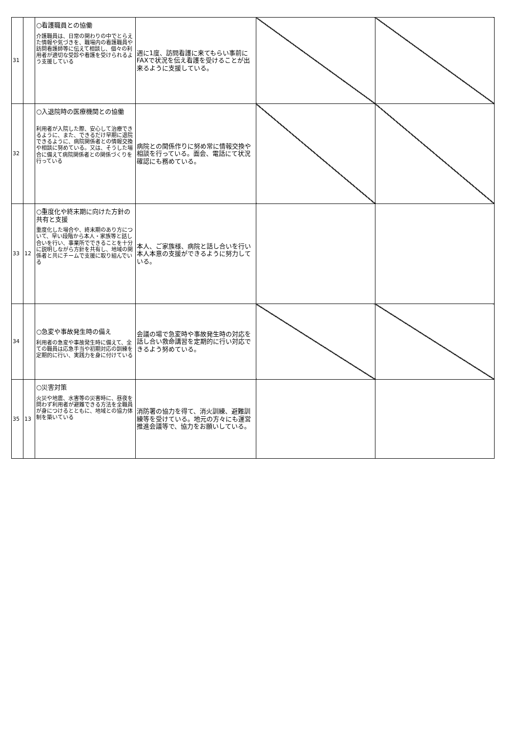| 31 | | ○看護職員との協働 介護職員は、日常の関わりの中でとらえた情報や気づきを、職場内の看護職員や訪問看護師等に伝えて相談し、個々の利用者が適切な受診や看護を受けられるよう支援している | 週に1度、訪問看護に来てもらい事前にFAXで状況を伝え看護を受けることが出来るように支援している。 | | |
| 32 | | ○入退院時の医療機関との協働 利用者が入院した際、安心して治療できるように、また、できるだけ早期に退院できるように、病院関係者との情報交換や相談に努めている。又は、そうした場合に備えて病院関係者との関係づくりを行っている | 病院との関係作りに努め常に情報交換や相談を行っている。面会、電話にて状況確認にも務めている。 | | |
| 33 | 12 | ○重度化や終末期に向けた方針の共有と支援 重度化した場合や、終末期のあり方について、早い段階から本人・家族等と話し合いを行い、事業所でできることを十分に説明しながら方針を共有し、地域の関係者と共にチームで支援に取り組んでいる | 本人、ご家族様、病院と話し合いを行い本人本意の支援ができるように努力している。 | | |
| 34 | | ○急変や事故発生時の備え 利用者の急変や事故発生時に備えて、全ての職員は応急手当や初期対応の訓練を定期的に行い、実践力を身に付けている | 会議の場で急変時や事故発生時の対応を話し合い救命講習を定期的に行い対応できるよう努めている。 | | |
| 35 | 13 | ○災害対策 火災や地震、水害等の災害時に、昼夜を問わず利用者が避難できる方法を全職員が身につけるとともに、地域との協力体制を築いている | 消防署の協力を得て、消火訓練、避難訓練等を受けている。地元の方々にも運営推進会議等で、協力をお願いしている。 | | |